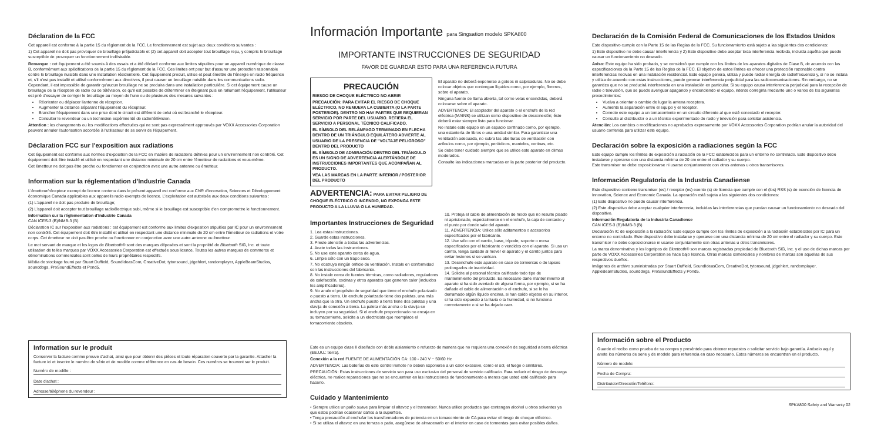Déclaration de la FCC
Cet appareil est conforme à la partie 15 du règlement de la FCC. Le fonctionnement est sujet aux deux conditions suivantes :
1) Cet appareil ne doit pas provoquer de brouillage préjudiciable et (2) cet appareil doit accepter tout brouillage reçu, y compris le brouillage susceptible de provoquer un fonctionnement indésirable.
Remarque : cet équipement a été soumis à des essais et a été déclaré conforme aux limites stipulées pour un appareil numérique de classe B, conformément aux spécifications de la partie 15 du règlement de la FCC. Ces limites ont pour but d'assurer une protection raisonnable contre le brouillage nuisible dans une installation résidentielle. Cet équipement produit, utilise et peut émettre de l'énergie en radio fréquence et, s'il n'est pas installé et utilisé conformément aux directives, il peut causer un brouillage nuisible dans les communications radio. Cependant, il est impossible de garantir qu'aucun brouillage ne se produira dans une installation particulière. Si cet équipement cause un brouillage de la réception de radio ou de télévision, ce qu'il est possible de déterminer en éteignant puis en rallumant l'équipement, l'utilisateur est prié d'essayer de corriger le brouillage au moyen de l'une ou de plusieurs des mesures suivantes :
Réorienter ou déplacer l'antenne de réception.
Augmenter la distance séparant l'équipement du récepteur.
Brancher l'équipement dans une prise dont le circuit est différent de celui où est branché le récepteur.
Consulter le revendeur ou un technicien expérimenté de radio/télévision.
Attention : les changements ou les modifications effectuées qui ne sont pas expressément approuvés par VOXX Accessories Corporation peuvent annuler l'autorisation accordée à l'utilisateur de se servir de l'équipement.
Déclaration FCC sur l'exposition aux radiations
Cet équipement est conforme aux normes d'exposition de la FCC en matière de radiations définies pour un environnement non contrôlé. Cet équipement doit être installé et utilisé en respectant une distance minimale de 20 cm entre l'émetteur de radiations et vous-même.
Cet émetteur ne doit pas être proche ou fonctionner en conjonction avec une autre antenne ou émetteur.
Information sur la réglementation d'Industrie Canada
L'émetteur/récepteur exempt de licence contenu dans le présent appareil est conforme aux CNR d'Innovation, Sciences et Développement économique Canada applicables aux appareils radio exempts de licence. L'exploitation est autorisée aux deux conditions suivantes :
(1) L'appareil ne doit pas produire de brouillage;
(2) L'appareil doit accepter tout brouillage radioélectrique subi, même si le brouillage est susceptible d'en compromettre le fonctionnement.
Information sur la réglementation d'Industrie Canada
CAN ICES-3 (B)/NMB-3 (B)
Déclaration IC sur l'exposition aux radiations : cet équipement est conforme aux limites d'exposition stipulées par IC pour un environnement non contrôlé. Cet équipement doit être installé et utilisé en respectant une distance minimale de 20 cm entre l'émetteur de radiations et votre corps. Cet émetteur ne doit pas être proche ou fonctionner en conjonction avec une autre antenne ou émetteur.
Le mot servant de marque et les logos de Bluetooth® sont des marques déposées et sont la propriété de Bluetooth SIG, Inc. et toute utilisation de telles marques par VOXX Accessories Corporation est effectuée sous licence. Toutes les autres marques de commerce et dénominations commerciales sont celles de leurs propriétaires respectifs.
Média de stockage fourni par Stuart Duffield, SoundIdeasCom, CreativeDot, tytonsound, jdgehlert, randomplayer, AppleBeamStudios, sounddogs, ProSoundEffects et Pond5.
Information sur le produit
Conserver la facture comme preuve d'achat, ainsi que pour obtenir des pièces et toute réparation couverte par la garantie. Attacher la facture ici et inscrire le numéro de série et de modèle comme référence en cas de besoin. Ces numéros se trouvent sur le produit.
Numéro de modèle :
Date d'achat :
Adresse/téléphone du revendeur :
Información Importante para Singsation modelo SPKA800
IMPORTANTE INSTRUCCIONES DE SEGURIDAD
FAVOR DE GUARDAR ESTO PARA UNA REFERENCIA FUTURA
PRECAUCIÓN
RIESGO DE CHOQUE ELÉCTRICO NO ABRIR
PRECAUCIÓN: PARA EVITAR EL RIESGO DE CHOQUE ELÉCTRICO, NO REMUEVA LA CUBIERTA (O LA PARTE POSTERIOR). DENTRO NO HAY PARTES QUE REQUIERAN SERVICIO POR PARTE DEL USUARIO. REFIERA EL SERVICIO A PERSONAL TÉCNICO CALIFICADO.
EL SÍMBOLO DEL RELÁMPAGO TERMINADO EN FLECHA DENTRO DE UN TRIÁNGULO EQUILÁTERO ADVIERTE AL USUARIO DE LA PRESENCIA DE "VOLTAJE PELIGROSO" DENTRO DEL PRODUCTO
EL SÍMBOLO DE ADMIRACIÓN DENTRO DEL TRIÁNGULO ES UN SIGNO DE ADVERTENCIA ALERTÁNDOLE DE INSTRUCCIONES IMPORTANTES QUE ACOMPAÑAN AL PRODUCTO.
VEA LAS MARCAS EN LA PARTE INFERIOR / POSTERIOR DEL PRODUCTO
ADVERTENCIA: PARA EVITAR PELIGRO DE CHOQUE ELÉCTRICO O INCENDIO, NO EXPONGA ESTE PRODUCTO A LA LLUVIA O LA HUMEDAD.
El aparato no deberá exponerse a goteos ni salpicaduras. No se debe colocar objetos que contengan líquidos como, por ejemplo, floreros, sobre el aparato.
Ninguna fuente de llama abierta, tal como velas encendidas, deberá colocarse sobre el aparato.
ADVERTENCIA: El acoplador del aparato o el enchufe de la red eléctrica (MAINS) se utilizan como dispositivo de desconexión; éste deberá estar siempre listo para funcionar.
No instale este equipo en un espacio confinado como, por ejemplo, una estantería de libros o una unidad similar. Para garantizar una ventilación adecuada, no cubra las aberturas de ventilación con artículos como, por ejemplo, periódicos, manteles, cortinas, etc.
Se debe tener cuidado siempre que se utilice este aparato en climas moderados.
Consulte las indicaciones marcadas en la parte posterior del producto.
Importantes Instrucciones de Seguridad
1. Lea estas instrucciones.
2. Guarde estas instrucciones.
3. Preste atención a todas las advertencias.
4. Acate todas las instrucciones.
5. No use este aparato cerca de agua.
6. Limpie sólo con un trapo seco.
7. No obstruya ningún orificio de ventilación. Instale en conformidad con las instrucciones del fabricante.
8. No instale cerca de fuentes térmicas, como radiadores, reguladores de calefacción, cocinas y otros aparatos que generen calor (incluidos los amplificadores).
9. No anule el propósito de seguridad que tiene el enchufe polarizado o puesto a tierra. Un enchufe polarizado tiene dos paletas, una más ancha que la otra. Un enchufe puesto a tierra tiene dos paletas y una clavija de conexión a tierra. La paleta más ancha o la clavija se incluyen por su seguridad. Si el enchufe proporcionado no encaja en su tomacorriente, solicite a un electricista que reemplace el tomacorriente obsoleto.
10. Proteja el cable de alimentación de modo que no resulte pisado ni aprisionado, especialmente en el enchufe, la caja de contacto y el punto por donde sale del aparato.
11. ADVERTENCIA: Utilice sólo aditamentos o accesorios especificados por el fabricante.
12. Use sólo con el carrito, base, trípode, soporte o mesa especificados por el fabricante o vendidos con el aparato. Si usa un carrito, tenga cuidado al mover el aparato y el carrito juntos para evitar lesiones si se vuelcan.
13. Desenchufe este aparato en caso de tormentas o de lapsos prolongados de inactividad.
14. Solicite al personal técnico calificado todo tipo de mantenimiento del producto. Es necesario darle mantenimiento al aparato si ha sido averiado de alguna forma, por ejemplo, si se ha dañado el cable de alimentación o el enchufe, si se le ha derramado algún líquido encima, si han caído objetos en su interior, si ha sido expuesto a la lluvia o la humedad, si no funciona correctamente o si se ha dejado caer.
Este es un equipo clase II diseñado con doble aislamiento o refuerzo de manera que no requiera una conexión de seguridad a tierra eléctrica (EE.UU.: tierra).
Conexión a la red FUENTE DE ALIMENTACIÓN CA: 100 - 240 V ~ 50/60 Hz
ADVERTENCIA: Las baterías de este control remoto no deben exponerse a un calor excesivo, como el sol, el fuego o similares.
PRECAUCIÓN: Estas instrucciones de servicio son para uso exclusivo del personal de servicio calificado. Para reducir el riesgo de descarga eléctrica, no realice reparaciones que no se encuentren en las instrucciones de funcionamiento a menos que usted esté calificado para hacerlo.
Cuidado y Mantenimiento
• Siempre utilice un paño suave para limpiar el altavoz y el transmisor. Nunca utilice productos que contengan alcohol u otros solventes ya que estos podrían ocasionar daños a la superficie.
• Tenga precaución al enchufar los transformadores de potencia en un tomacorriente de CA para evitar el riesgo de choque eléctrico.
• Si se utiliza el altavoz en una terraza o patio, asegúrese de almacenarlo en el interior en caso de tormentas para evitar posibles daños.
Declaración de la Comisión Federal de Comunicaciones de los Estados Unidos
Este dispositivo cumple con la Parte 15 de las Reglas de la FCC. Su funcionamiento está sujeto a las siguientes dos condiciones:
1) Este dispositivo no debe causar interferencia y 2) Este dispositivo debe aceptar toda interferencia recibida, incluida aquélla que puede causar un funcionamiento no deseado.
Aviso: Este equipo ha sido probado, y se consideró que cumple con los límites de los aparatos digitales de Clase B, de acuerdo con las especificaciones de la Parte 15 de las Reglas de la FCC. El objetivo de estos límites es ofrecer una protección razonable contra interferencias nocivas en una instalación residencial. Este equipo genera, utiliza y puede radiar energía de radiofrecuencia y, si no se instala y utiliza de acuerdo con estas instrucciones, puede generar interferencia perjudicial para las radiocomunicaciones. Sin embargo, no se garantiza que no se producirá interferencia en una instalación en particular. Si su equipo causa interferencia perjudicial para la recepción de radio o televisión, que se puede averiguar apagando y encendiendo el equipo, intente corregirla mediante uno o varios de los siguientes procedimientos:
Vuelva a orientar o cambie de lugar la antena receptora.
Aumente la separación entre el equipo y el receptor.
Conecte este equipo a un tomacorriente en un circuito diferente al que esté conectado el receptor.
Consulte al distribuidor o a un técnico experimentado de radio y televisión para solicitar asistencia.
Atención: Los cambios o modificaciones no aprobados expresamente por VOXX Accessories Corporation podrían anular la autoridad del usuario conferida para utilizar este equipo.
Declaración sobre la exposición a radiaciones según la FCC
Este equipo cumple los límites de exposición a radiación de la FCC establecidos para un entorno no controlado. Este dispositivo debe instalarse y operarse con una distancia mínima de 20 cm entre el radiador y su cuerpo.
Este transmisor no debe coposicionarse ni usarse conjuntamente con otras antenas u otros transmisores.
Información Regulatoria de la Industria Canadiense
Este dispositivo contiene transmisor (es) / receptor (es) exento (s) de licencia que cumple con el (los) RSS (s) de exención de licencia de Innovation, Science and Economic Canada. La operación está sujeta a las siguientes dos condiciones:
(1) Este dispositivo no puede causar interferencia.
(2) Este dispositivo debe aceptar cualquier interferencia, incluidas las interferencias que puedan causar un funcionamiento no deseado del dispositivo.
Información Regulatoria de la Industria Canadiense
CAN ICES-3 (B)/NMB-3 (B)
Declaración IC de exposición a la radiación: Este equipo cumple con los límites de exposición a la radiación establecidos por IC para un entorno no controlado. Este dispositivo debe instalarse y operarse con una distancia mínima de 20 cm entre el radiador y su cuerpo. Este transmisor no debe coposicionarse ni usarse conjuntamente con otras antenas u otros transmisores.
La marca denominativa y los logotipos de Bluetooth® son marcas registradas propiedad de Bluetooth SIG, Inc. y el uso de dichas marcas por parte de VOXX Accessories Corporation se hace bajo licencia. Otras marcas comerciales y nombres de marcas son aquellas de sus respectivos dueños.
Imágenes de archivo suministradas por Stuart Duffield, SoundIdeasCom, CreativeDot, tytonsound, jdgehlert, randomplayer, AppleBeamStudios, sounddogs, ProSoundEffects y Pond5.
Información sobre el Producto
Guarde el recibo como prueba de su compra y preséntelo para obtener repuestos o solicitar servicio bajo garantía. Anéxelo aquí y anote los números de serie y de modelo para referencia en caso necesario. Estos números se encuentran en el producto.
Número de modelo:
Fecha de Compra:
Distribuidor/Dirección/Teléfono:
SPKA800 Safety and Warranty 02